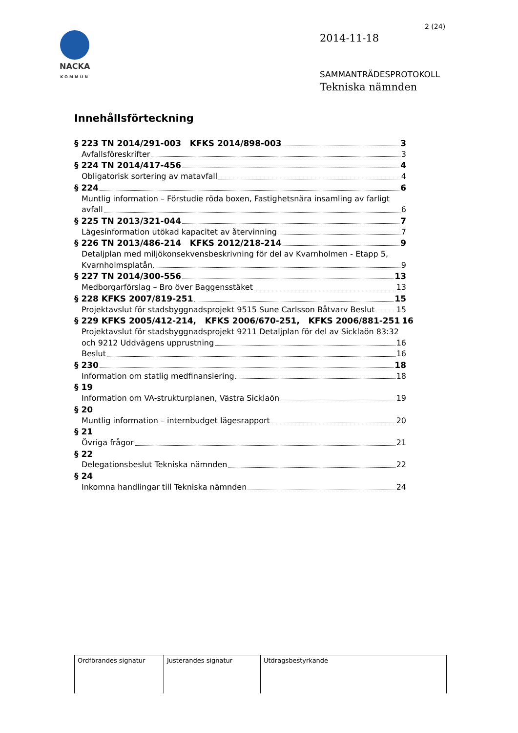NACKA
KOMMUN
2 (24)
2014-11-18
SAMMANTRÄDESPROTOKOLL
Tekniska nämnden
Innehållsförteckning
§ 223 TN 2014/291-003 KFKS 2014/898-003 3
Avfallsföreskrifter 3
§ 224 TN 2014/417-456 4
Obligatorisk sortering av matavfall 4
§ 224 6
Muntlig information – Förstudie röda boxen, Fastighetsnära insamling av farligt
avfall 6
§ 225 TN 2013/321-044 7
Lägesinformation utökad kapacitet av återvinning 7
§ 226 TN 2013/486-214 KFKS 2012/218-214 9
Detaljplan med miljökonsekvensbeskrivning för del av Kvarnholmen - Etapp 5,
Kvarnholmsplatån 9
§ 227 TN 2014/300-556 13
Medborgarförslag – Bro över Baggensstäket 13
§ 228 KFKS 2007/819-251 15
Projektavslut för stadsbyggnadsprojekt 9515 Sune Carlsson Båtvarv Beslut 15
§ 229 KFKS 2005/412-214, KFKS 2006/670-251, KFKS 2006/881-251 16
Projektavslut för stadsbyggnadsprojekt 9211 Detaljplan för del av Sicklaön 83:32
och 9212 Uddvägens upprustning 16
Beslut 16
§ 230 18
Information om statlig medfinansiering 18
§ 19
Information om VA-strukturplanen, Västra Sicklaön 19
§ 20
Muntlig information – internbudget lägesrapport 20
§ 21
Övriga frågor 21
§ 22
Delegationsbeslut Tekniska nämnden 22
§ 24
Inkomna handlingar till Tekniska nämnden 24
| Ordförandes signatur | Justerandes signatur | Utdragsbestyrkande |